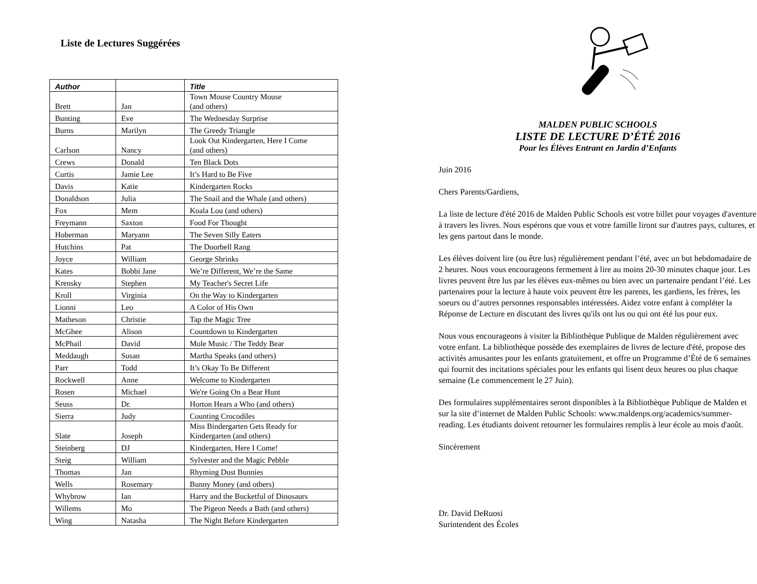Liste de Lectures Suggérées
| Author | | Title |
| --- | --- | --- |
| Brett | Jan | Town Mouse Country Mouse (and others) |
| Bunting | Eve | The Wednesday Surprise |
| Burns | Marilyn | The Greedy Triangle |
| Carlson | Nancy | Look Out Kindergarten, Here I Come (and others) |
| Crews | Donald | Ten Black Dots |
| Curtis | Jamie Lee | It’s Hard to Be Five |
| Davis | Katie | Kindergarten Rocks |
| Donaldson | Julia | The Snail and the Whale (and others) |
| Fox | Mem | Koala Lou (and others) |
| Freymann | Saxton | Food For Thought |
| Hoberman | Maryann | The Seven Silly Eaters |
| Hutchins | Pat | The Doorbell Rang |
| Joyce | William | George Shrinks |
| Kates | Bobbi Jane | We’re Different, We’re the Same |
| Krensky | Stephen | My Teacher's Secret Life |
| Kroll | Virginia | On the Way to Kindergarten |
| Lionni | Leo | A Color of His Own |
| Matheson | Christie | Tap the Magic Tree |
| McGhee | Alison | Countdown to Kindergarten |
| McPhail | David | Mole Music / The Teddy Bear |
| Meddaugh | Susan | Martha Speaks (and others) |
| Parr | Todd | It’s Okay To Be Different |
| Rockwell | Anne | Welcome to Kindergarten |
| Rosen | Michael | We're Going On a Bear Hunt |
| Seuss | Dr. | Horton Hears a Who (and others) |
| Sierra | Judy | Counting Crocodiles |
| Slate | Joseph | Miss Bindergarten Gets Ready for Kindergarten (and others) |
| Steinberg | DJ | Kindergarten, Here I Come! |
| Steig | William | Sylvester and the Magic Pebble |
| Thomas | Jan | Rhyming Dust Bunnies |
| Wells | Rosemary | Bunny Money (and others) |
| Whybrow | Ian | Harry and the Bucketful of Dinosaurs |
| Willems | Mo | The Pigeon Needs a Bath (and others) |
| Wing | Natasha | The Night Before Kindergarten |
MALDEN PUBLIC SCHOOLS
LISTE DE LECTURE D’ÉTÉ 2016
Pour les Élèves Entrant en Jardin d’Enfants
Juin 2016
Chers Parents/Gardiens,
La liste de lecture d'été 2016 de Malden Public Schools est votre billet pour voyages d'aventure à travers les livres. Nous espérons que vous et votre famille liront sur d'autres pays, cultures, et les gens partout dans le monde.
Les élèves doivent lire (ou être lus) régulièrement pendant l’été, avec un but hebdomadaire de 2 heures. Nous vous encourageons fermement à lire au moins 20-30 minutes chaque jour. Les livres peuvent être lus par les élèves eux-mêmes ou bien avec un partenaire pendant l’été. Les partenaires pour la lecture à haute voix peuvent être les parents, les gardiens, les frères, les soeurs ou d’autres personnes responsables intéressées. Aidez votre enfant à compléter la Réponse de Lecture en discutant des livres qu'ils ont lus ou qui ont été lus pour eux.
Nous vous encourageons à visiter la Bibliothèque Publique de Malden régulièrement avec votre enfant. La bibliothèque possède des exemplaires de livres de lecture d'été, propose des activités amusantes pour les enfants gratuitement, et offre un Programme d’Été de 6 semaines qui fournit des incitations spéciales pour les enfants qui lisent deux heures ou plus chaque semaine (Le commencement le 27 Juin).
Des formulaires supplémentaires seront disponibles à la Bibliothèque Publique de Malden et sur la site d’internet de Malden Public Schools: www.maldenps.org/academics/summer-reading. Les étudiants doivent retourner les formulaires remplis à leur école au mois d'août.
Sincèrement
Dr. David DeRuosi
Surintendent des Écoles